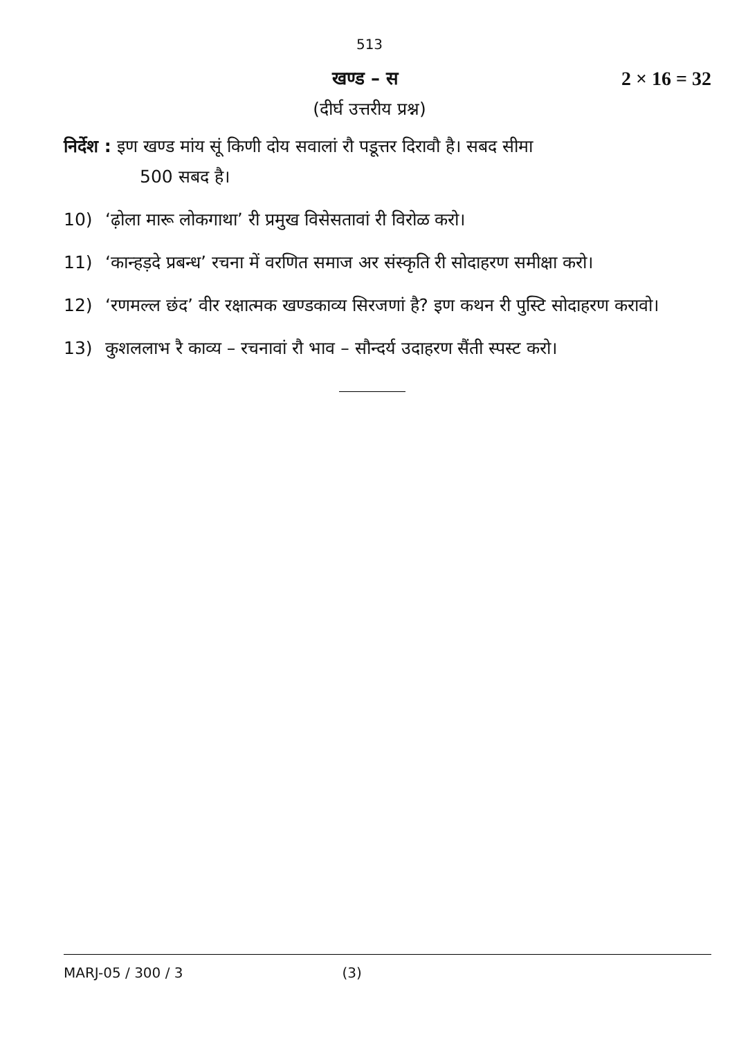513
खण्ड – स 2 × 16 = 32
(दीर्घ उत्तरीय प्रश्न)
निर्देश : इण खण्ड मांय सूं किणी दोय सवालां रौ पडूत्तर दिरावौ है। सबद सीमा
500 सबद है।
10) ‘ढ़ोला मारू लोकगाथा’ री प्रमुख विसेसतावां री विरोळ करो।
11) ‘कान्हड़दे प्रबन्ध’ रचना में वरणित समाज अर संस्कृति री सोदाहरण समीक्षा करो।
12) ‘रणमल्ल छंद’ वीर रक्षात्मक खण्डकाव्य सिरजणां है? इण कथन री पुस्टि सोदाहरण करावो।
13) कुशललाभ रै काव्य – रचनावां रौ भाव – सौन्दर्य उदाहरण सैंती स्पस्ट करो।
MARJ-05 / 300 / 3 (3)